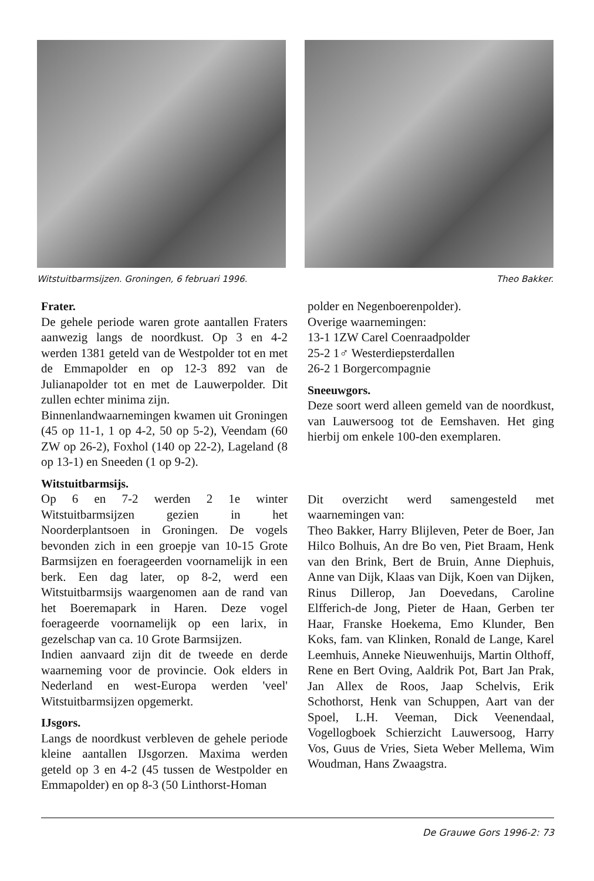Witstuitbarmsijzen. Groningen, 6 februari 1996. Theo Bakker.
Frater.
De gehele periode waren grote aantallen Fraters aanwezig langs de noordkust. Op 3 en 4-2 werden 1381 geteld van de Westpolder tot en met de Emmapolder en op 12-3 892 van de Julianapolder tot en met de Lauwerpolder. Dit zullen echter minima zijn.
Binnenlandwaarnemingen kwamen uit Groningen (45 op 11-1, 1 op 4-2, 50 op 5-2), Veendam (60 ZW op 26-2), Foxhol (140 op 22-2), Lageland (8 op 13-1) en Sneeden (1 op 9-2).
Witstuitbarmsijs.
Op 6 en 7-2 werden 2 1e winter Witstuitbarmsijzen gezien in het Noorderplantsoen in Groningen. De vogels bevonden zich in een groepje van 10-15 Grote Barmsijzen en foerageerden voornamelijk in een berk. Een dag later, op 8-2, werd een Witstuitbarmsijs waargenomen aan de rand van het Boeremapark in Haren. Deze vogel foerageerde voornamelijk op een larix, in gezelschap van ca. 10 Grote Barmsijzen.
Indien aanvaard zijn dit de tweede en derde waarneming voor de provincie. Ook elders in Nederland en west-Europa werden 'veel' Witstuitbarmsijzen opgemerkt.
IJsgors.
Langs de noordkust verbleven de gehele periode kleine aantallen IJsgorzen. Maxima werden geteld op 3 en 4-2 (45 tussen de Westpolder en Emmapolder) en op 8-3 (50 Linthorst-Homan
polder en Negenboerenpolder).
Overige waarnemingen:
13-1 1ZW Carel Coenraadpolder
25-2 1♂ Westerdiepsterdallen
26-2 1 Borgercompagnie
Sneeuwgors.
Deze soort werd alleen gemeld van de noordkust, van Lauwersoog tot de Eemshaven. Het ging hierbij om enkele 100-den exemplaren.
Dit overzicht werd samengesteld met waarnemingen van:
Theo Bakker, Harry Blijleven, Peter de Boer, Jan Hilco Bolhuis, An dre Bo ven, Piet Braam, Henk van den Brink, Bert de Bruin, Anne Diephuis, Anne van Dijk, Klaas van Dijk, Koen van Dijken, Rinus Dillerop, Jan Doevedans, Caroline Elfferich-de Jong, Pieter de Haan, Gerben ter Haar, Franske Hoekema, Emo Klunder, Ben Koks, fam. van Klinken, Ronald de Lange, Karel Leemhuis, Anneke Nieuwenhuijs, Martin Olthoff, Rene en Bert Oving, Aaldrik Pot, Bart Jan Prak, Jan Allex de Roos, Jaap Schelvis, Erik Schothorst, Henk van Schuppen, Aart van der Spoel, L.H. Veeman, Dick Veenendaal, Vogellogboek Schierzicht Lauwersoog, Harry Vos, Guus de Vries, Sieta Weber Mellema, Wim Woudman, Hans Zwaagstra.
De Grauwe Gors 1996-2: 73